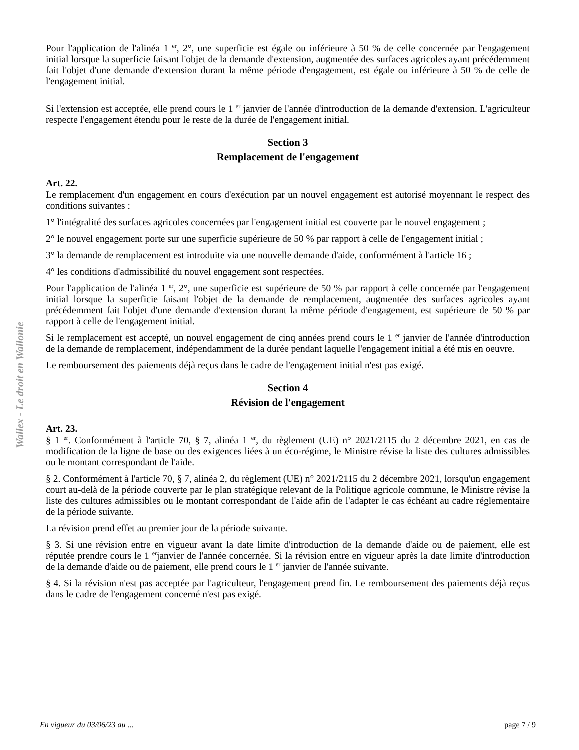Wallex - Le droit en Wallonie
Pour l'application de l'alinéa 1 <sup>er</sup>, 2°, une superficie est égale ou inférieure à 50 % de celle concernée par l'engagement initial lorsque la superficie faisant l'objet de la demande d'extension, augmentée des surfaces agricoles ayant précédemment fait l'objet d'une demande d'extension durant la même période d'engagement, est égale ou inférieure à 50 % de celle de l'engagement initial.
Si l'extension est acceptée, elle prend cours le 1 <sup>er</sup> janvier de l'année d'introduction de la demande d'extension. L'agriculteur respecte l'engagement étendu pour le reste de la durée de l'engagement initial.
Section 3
Remplacement de l'engagement
Art. 22.
Le remplacement d'un engagement en cours d'exécution par un nouvel engagement est autorisé moyennant le respect des conditions suivantes :
1° l'intégralité des surfaces agricoles concernées par l'engagement initial est couverte par le nouvel engagement ;
2° le nouvel engagement porte sur une superficie supérieure de 50 % par rapport à celle de l'engagement initial ;
3° la demande de remplacement est introduite via une nouvelle demande d'aide, conformément à l'article 16 ;
4° les conditions d'admissibilité du nouvel engagement sont respectées.
Pour l'application de l'alinéa 1 <sup>er</sup>, 2°, une superficie est supérieure de 50 % par rapport à celle concernée par l'engagement initial lorsque la superficie faisant l'objet de la demande de remplacement, augmentée des surfaces agricoles ayant précédemment fait l'objet d'une demande d'extension durant la même période d'engagement, est supérieure de 50 % par rapport à celle de l'engagement initial.
Si le remplacement est accepté, un nouvel engagement de cinq années prend cours le 1 <sup>er</sup> janvier de l'année d'introduction de la demande de remplacement, indépendamment de la durée pendant laquelle l'engagement initial a été mis en oeuvre.
Le remboursement des paiements déjà reçus dans le cadre de l'engagement initial n'est pas exigé.
Section 4
Révision de l'engagement
Art. 23.
§ 1 <sup>er</sup>. Conformément à l'article 70, § 7, alinéa 1 <sup>er</sup>, du règlement (UE) n° 2021/2115 du 2 décembre 2021, en cas de modification de la ligne de base ou des exigences liées à un éco-régime, le Ministre révise la liste des cultures admissibles ou le montant correspondant de l'aide.
§ 2. Conformément à l'article 70, § 7, alinéa 2, du règlement (UE) n° 2021/2115 du 2 décembre 2021, lorsqu'un engagement court au-delà de la période couverte par le plan stratégique relevant de la Politique agricole commune, le Ministre révise la liste des cultures admissibles ou le montant correspondant de l'aide afin de l'adapter le cas échéant au cadre réglementaire de la période suivante.
La révision prend effet au premier jour de la période suivante.
§ 3. Si une révision entre en vigueur avant la date limite d'introduction de la demande d'aide ou de paiement, elle est réputée prendre cours le 1 <sup>er</sup>janvier de l'année concernée. Si la révision entre en vigueur après la date limite d'introduction de la demande d'aide ou de paiement, elle prend cours le 1 <sup>er</sup> janvier de l'année suivante.
§ 4. Si la révision n'est pas acceptée par l'agriculteur, l'engagement prend fin. Le remboursement des paiements déjà reçus dans le cadre de l'engagement concerné n'est pas exigé.
En vigueur du 03/06/23 au ... page 7 / 9